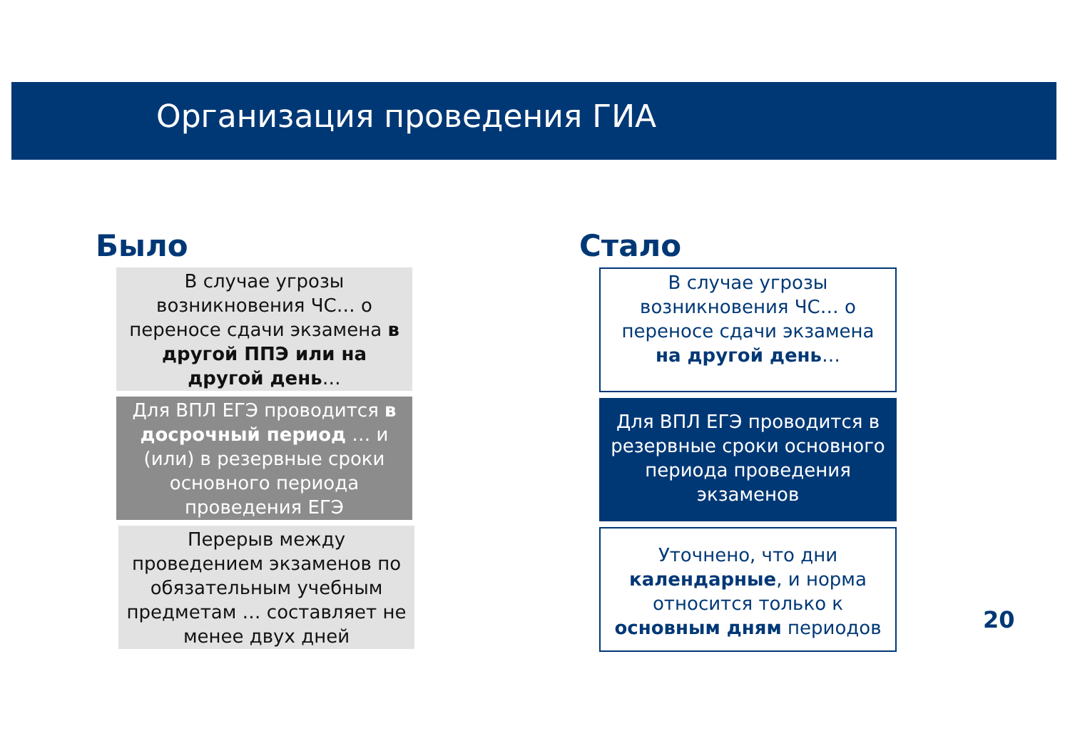Организация проведения ГИА
Было
В случае угрозы возникновения ЧС… о переносе сдачи экзамена в другой ППЭ или на другой день…
Для ВПЛ ЕГЭ проводится в досрочный период … и (или) в резервные сроки основного периода проведения ЕГЭ
Перерыв между проведением экзаменов по обязательным учебным предметам … составляет не менее двух дней
Стало
В случае угрозы возникновения ЧС… о переносе сдачи экзамена на другой день…
Для ВПЛ ЕГЭ проводится в резервные сроки основного периода проведения экзаменов
Уточнено, что дни календарные, и норма относится только к основным дням периодов
20